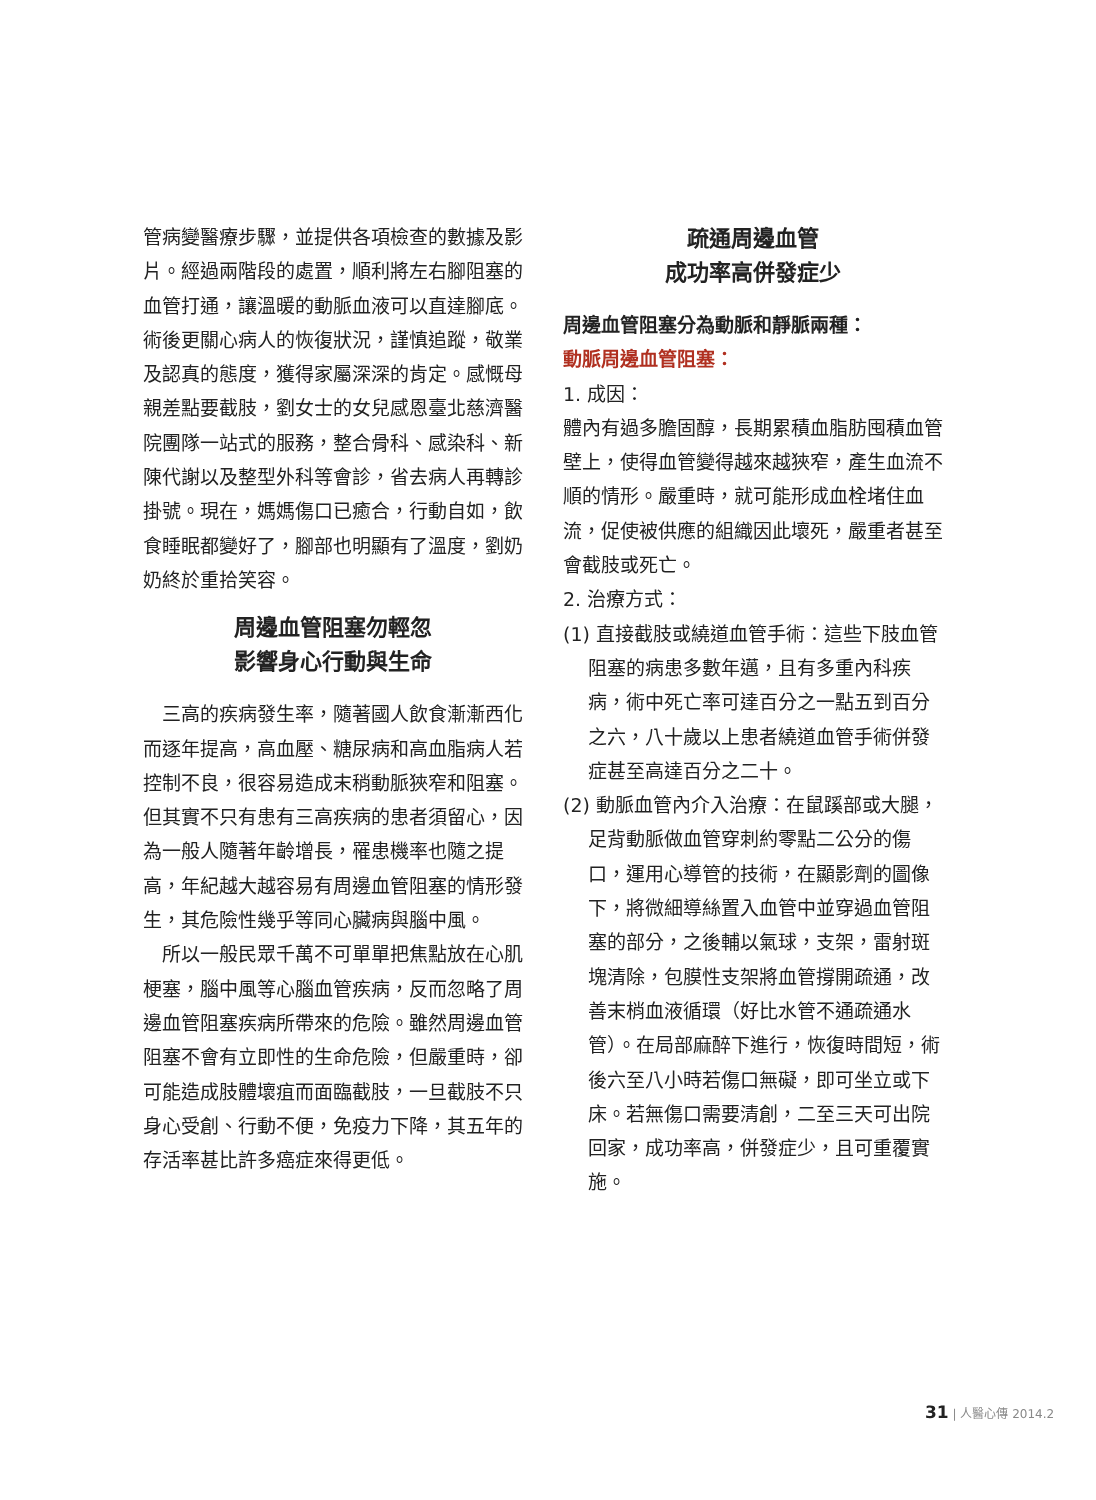管病變醫療步驟，並提供各項檢查的數據及影片。經過兩階段的處置，順利將左右腳阻塞的血管打通，讓溫暖的動脈血液可以直達腳底。術後更關心病人的恢復狀況，謹慎追蹤，敬業及認真的態度，獲得家屬深深的肯定。感慨母親差點要截肢，劉女士的女兒感恩臺北慈濟醫院團隊一站式的服務，整合骨科、感染科、新陳代謝以及整型外科等會診，省去病人再轉診掛號。現在，媽媽傷口已癒合，行動自如，飲食睡眠都變好了，腳部也明顯有了溫度，劉奶奶終於重拾笑容。
周邊血管阻塞勿輕忽
影響身心行動與生命
　三高的疾病發生率，隨著國人飲食漸漸西化而逐年提高，高血壓、糖尿病和高血脂病人若控制不良，很容易造成末稍動脈狹窄和阻塞。但其實不只有患有三高疾病的患者須留心，因為一般人隨著年齡增長，罹患機率也隨之提高，年紀越大越容易有周邊血管阻塞的情形發生，其危險性幾乎等同心臟病與腦中風。
　所以一般民眾千萬不可單單把焦點放在心肌梗塞，腦中風等心腦血管疾病，反而忽略了周邊血管阻塞疾病所帶來的危險。雖然周邊血管阻塞不會有立即性的生命危險，但嚴重時，卻可能造成肢體壞疽而面臨截肢，一旦截肢不只身心受創、行動不便，免疫力下降，其五年的存活率甚比許多癌症來得更低。
疏通周邊血管
成功率高併發症少
周邊血管阻塞分為動脈和靜脈兩種：
動脈周邊血管阻塞：
1. 成因：
體內有過多膽固醇，長期累積血脂肪囤積血管壁上，使得血管變得越來越狹窄，產生血流不順的情形。嚴重時，就可能形成血栓堵住血流，促使被供應的組織因此壞死，嚴重者甚至會截肢或死亡。
2. 治療方式：
(1) 直接截肢或繞道血管手術：這些下肢血管阻塞的病患多數年邁，且有多重內科疾病，術中死亡率可達百分之一點五到百分之六，八十歲以上患者繞道血管手術併發症甚至高達百分之二十。
(2) 動脈血管內介入治療：在鼠蹊部或大腿，足背動脈做血管穿刺約零點二公分的傷口，運用心導管的技術，在顯影劑的圖像下，將微細導絲置入血管中並穿過血管阻塞的部分，之後輔以氣球，支架，雷射斑塊清除，包膜性支架將血管撐開疏通，改善末梢血液循環（好比水管不通疏通水管）。在局部麻醉下進行，恢復時間短，術後六至八小時若傷口無礙，即可坐立或下床。若無傷口需要清創，二至三天可出院回家，成功率高，併發症少，且可重覆實施。
31 | 人醫心傳 2014.2